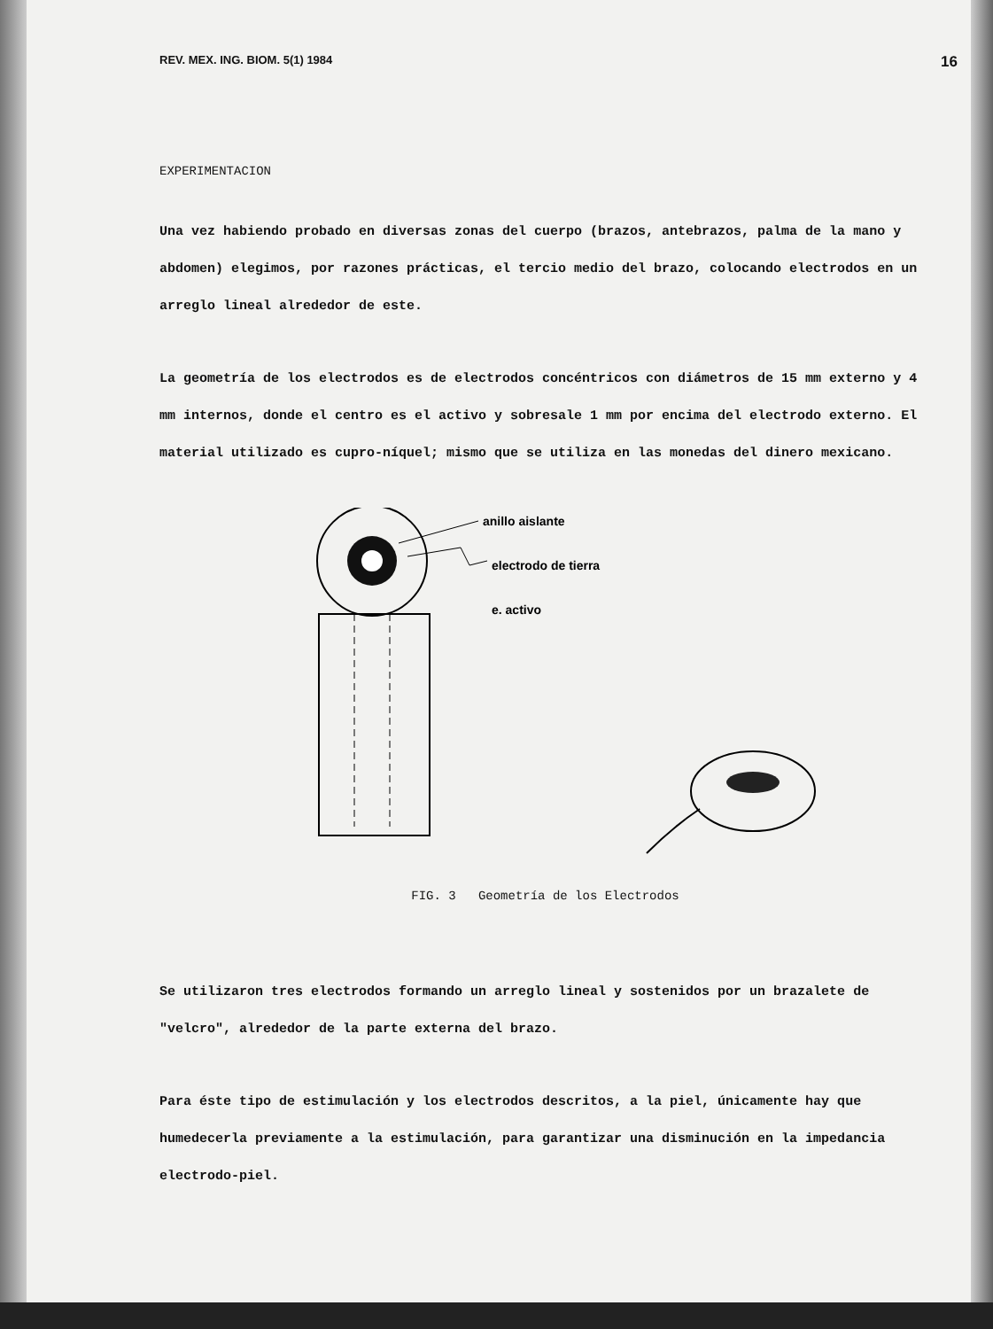REV. MEX. ING. BIOM. 5(1) 1984 16
EXPERIMENTACION
Una vez habiendo probado en diversas zonas del cuerpo (brazos, antebrazos, palma de la mano y abdomen) elegimos, por razones prácticas, el tercio medio del brazo, colocando electrodos en un arreglo lineal alrededor de este.
La geometría de los electrodos es de electrodos concéntricos con diámetros de 15 mm externo y 4 mm internos, donde el centro es el activo y sobresale 1 mm por encima del electrodo externo. El material utilizado es cupro-níquel; mismo que se utiliza en las monedas del dinero mexicano.
anillo aislante
electrodo de tierra
e. activo
FIG. 3 Geometría de los Electrodos
Se utilizaron tres electrodos formando un arreglo lineal y sostenidos por un brazalete de "velcro", alrededor de la parte externa del brazo.
Para éste tipo de estimulación y los electrodos descritos, a la piel, únicamente hay que humedecerla previamente a la estimulación, para garantizar una disminución en la impedancia electrodo-piel.